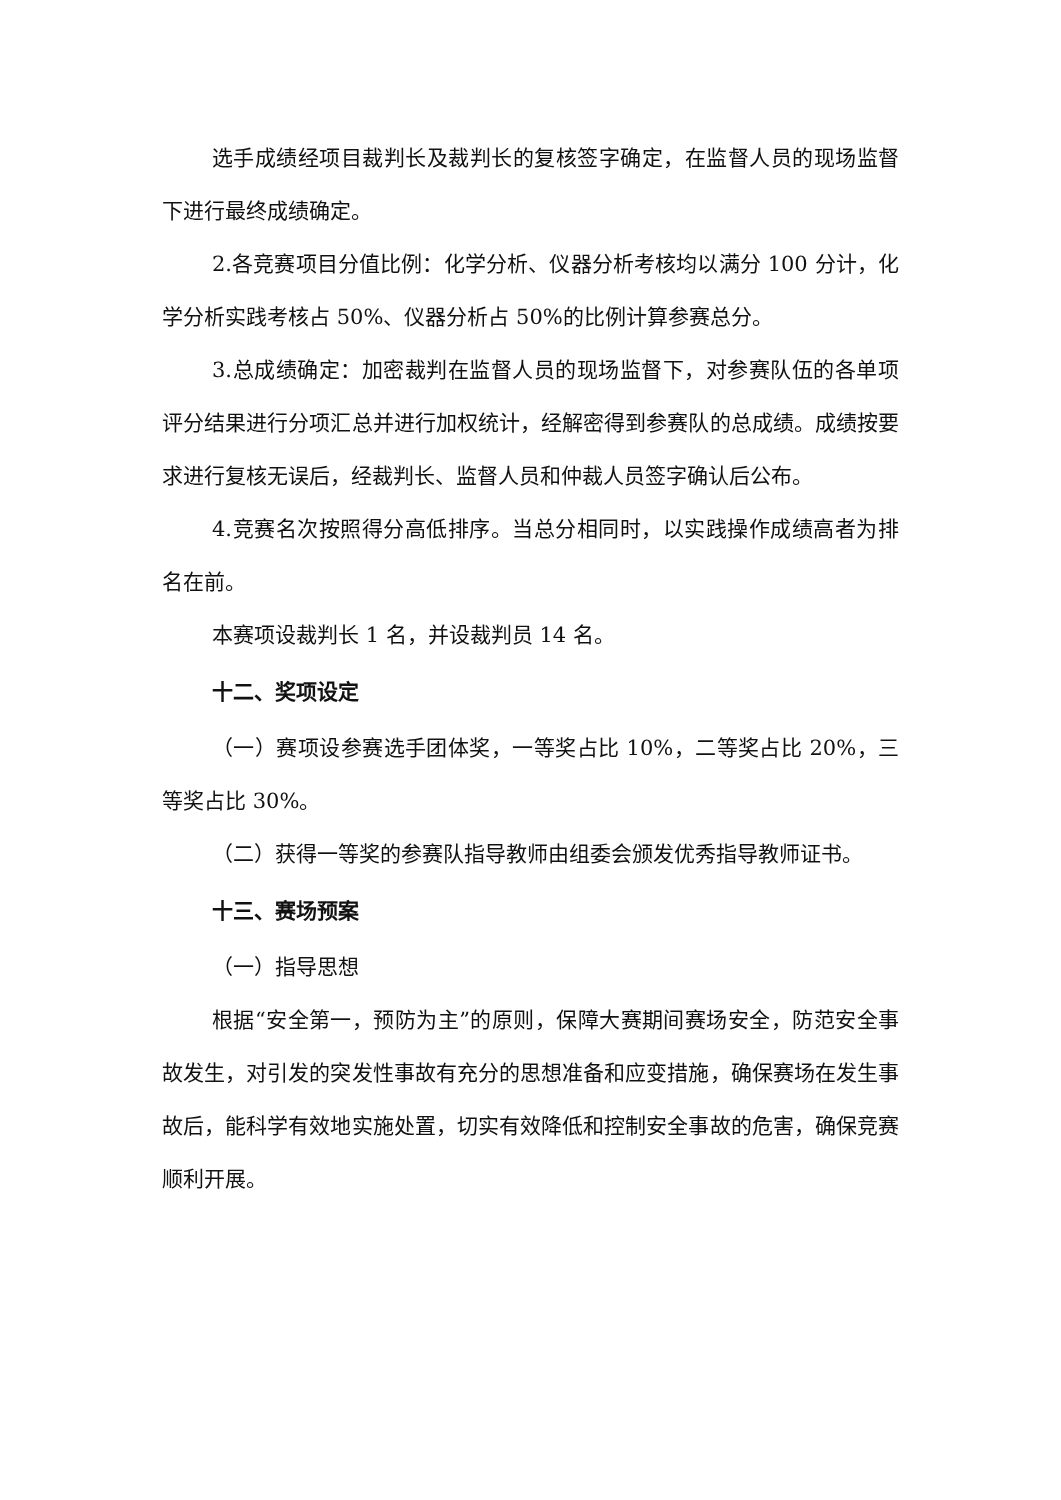选手成绩经项目裁判长及裁判长的复核签字确定，在监督人员的现场监督下进行最终成绩确定。
2.各竞赛项目分值比例：化学分析、仪器分析考核均以满分 100 分计，化学分析实践考核占 50%、仪器分析占 50%的比例计算参赛总分。
3.总成绩确定：加密裁判在监督人员的现场监督下，对参赛队伍的各单项评分结果进行分项汇总并进行加权统计，经解密得到参赛队的总成绩。成绩按要求进行复核无误后，经裁判长、监督人员和仲裁人员签字确认后公布。
4.竞赛名次按照得分高低排序。当总分相同时，以实践操作成绩高者为排名在前。
本赛项设裁判长 1 名，并设裁判员 14 名。
十二、奖项设定
（一）赛项设参赛选手团体奖，一等奖占比 10%，二等奖占比 20%，三等奖占比 30%。
（二）获得一等奖的参赛队指导教师由组委会颁发优秀指导教师证书。
十三、赛场预案
（一）指导思想
根据“安全第一，预防为主”的原则，保障大赛期间赛场安全，防范安全事故发生，对引发的突发性事故有充分的思想准备和应变措施，确保赛场在发生事故后，能科学有效地实施处置，切实有效降低和控制安全事故的危害，确保竞赛顺利开展。